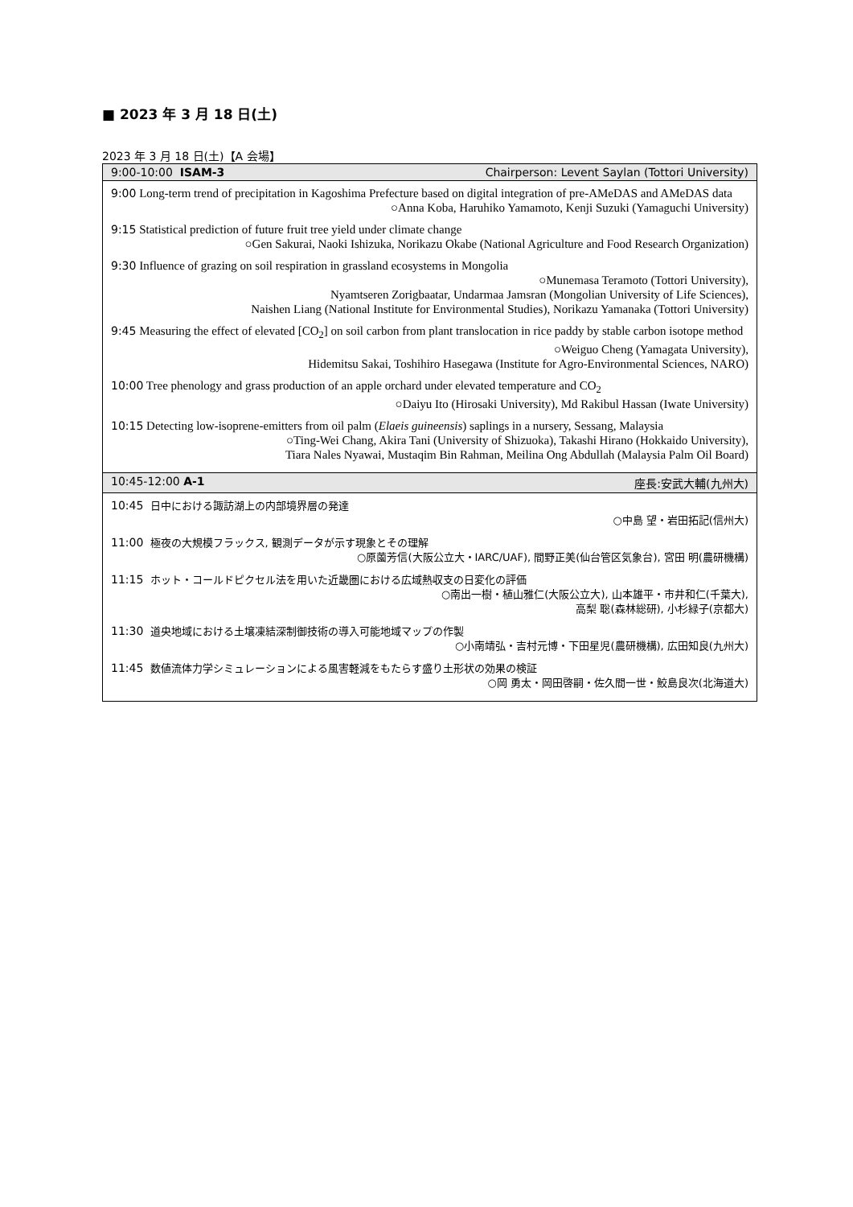■ 2023 年 3 月 18 日(土)
2023 年 3 月 18 日(土)【A 会場】
| 9:00-10:00 ISAM-3 Chairperson: Levent Saylan (Tottori University) |
| --- |
| 9:00 Long-term trend of precipitation in Kagoshima Prefecture based on digital integration of pre-AMeDAS and AMeDAS data ○Anna Koba, Haruhiko Yamamoto, Kenji Suzuki (Yamaguchi University) 9:15 Statistical prediction of future fruit tree yield under climate change ○Gen Sakurai, Naoki Ishizuka, Norikazu Okabe (National Agriculture and Food Research Organization) 9:30 Influence of grazing on soil respiration in grassland ecosystems in Mongolia ○Munemasa Teramoto (Tottori University), Nyamtseren Zorigbaatar, Undarmaa Jamsran (Mongolian University of Life Sciences), Naishen Liang (National Institute for Environmental Studies), Norikazu Yamanaka (Tottori University) 9:45 Measuring the effect of elevated [CO<sub>2</sub>] on soil carbon from plant translocation in rice paddy by stable carbon isotope method ○Weiguo Cheng (Yamagata University), Hidemitsu Sakai, Toshihiro Hasegawa (Institute for Agro-Environmental Sciences, NARO) 10:00 Tree phenology and grass production of an apple orchard under elevated temperature and CO<sub>2</sub> ○Daiyu Ito (Hirosaki University), Md Rakibul Hassan (Iwate University) 10:15 Detecting low-isoprene-emitters from oil palm ( Elaeis guineensis ) saplings in a nursery, Sessang, Malaysia ○Ting-Wei Chang, Akira Tani (University of Shizuoka), Takashi Hirano (Hokkaido University), Tiara Nales Nyawai, Mustaqim Bin Rahman, Meilina Ong Abdullah (Malaysia Palm Oil Board) |
| 10:45-12:00 A-1 座長:安武大輔(九州大) |
| 10:45 日中における諏訪湖上の内部境界層の発達 ○中島 望・岩田拓記(信州大) 11:00 極夜の大規模フラックス, 観測データが示す現象とその理解 ○原薗芳信(大阪公立大・IARC/UAF), 間野正美(仙台管区気象台), 宮田 明(農研機構) 11:15 ホット・コールドピクセル法を用いた近畿圏における広域熱収支の日変化の評価 ○南出一樹・植山雅仁(大阪公立大), 山本雄平・市井和仁(千葉大), 高梨 聡(森林総研), 小杉緑子(京都大) 11:30 道央地域における土壌凍結深制御技術の導入可能地域マップの作製 ○小南靖弘・吉村元博・下田星児(農研機構), 広田知良(九州大) 11:45 数値流体力学シミュレーションによる風害軽減をもたらす盛り土形状の効果の検証 ○岡 勇太・岡田啓嗣・佐久間一世・鮫島良次(北海道大) |